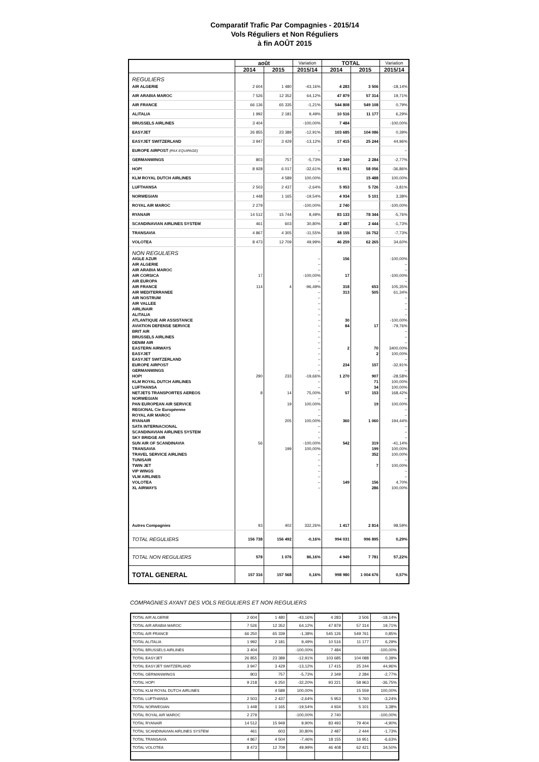Comparatif Trafic Par Compagnies - 2015/14
Vols Réguliers et Non Réguliers
à fin AOÛT 2015
| | août | | Variation | TOTAL | | Variation |
| --- | --- | --- | --- | --- | --- | --- |
| | 2014 | 2015 | 2015/14 | 2014 | 2015 | 2015/14 |
| REGULIERS | | | | | | |
| AIR ALGERIE | 2 604 | 1 480 | -43,16% | 4 283 | 3 506 | -18,14% |
| AIR ARABIA MAROC | 7 526 | 12 352 | 64,12% | 47 879 | 57 314 | 19,71% |
| AIR FRANCE | 66 136 | 65 335 | -1,21% | 544 808 | 549 108 | 0,79% |
| ALITALIA | 1 992 | 2 181 | 9,49% | 10 516 | 11 177 | 6,29% |
| BRUSSELS AIRLINES | 3 404 | | -100,00% | 7 484 | | -100,00% |
| EASYJET | 26 855 | 23 389 | -12,91% | 103 685 | 104 086 | 0,39% |
| EASYJET SWITZERLAND | 3 947 | 3 429 | -13,12% | 17 415 | 25 244 | 44,96% |
| EUROPE AIRPOST (PAX EQUIPAGE) | | | -- | | | -- |
| GERMANWINGS | 803 | 757 | -5,73% | 2 349 | 2 284 | -2,77% |
| HOP! | 8 928 | 6 017 | -32,61% | 91 951 | 58 056 | -36,86% |
| KLM ROYAL DUTCH AIRLINES | | 4 589 | 100,00% | | 15 488 | 100,00% |
| LUFTHANSA | 2 503 | 2 437 | -2,64% | 5 953 | 5 726 | -3,81% |
| NORWEGIAN | 1 448 | 1 165 | -19,54% | 4 934 | 5 101 | 3,38% |
| ROYAL AIR MAROC | 2 279 | | -100,00% | 2 740 | | -100,00% |
| RYANAIR | 14 512 | 15 744 | 8,49% | 83 133 | 78 344 | -5,76% |
| SCANDINAVIAN AIRLINES SYSTEM | 461 | 603 | 30,80% | 2 487 | 2 444 | -1,73% |
| TRANSAVIA | 4 867 | 4 305 | -11,55% | 18 155 | 16 752 | -7,73% |
| VOLOTEA | 8 473 | 12 709 | 49,99% | 46 259 | 62 265 | 34,60% |
| NON REGULIERS | | | | | | |
| AIGLE AZUR | | | -- | 156 | | -100,00% |
| AIR ALGERIE | | | -- | | | -- |
| AIR ARABIA MAROC | | | -- | | | -- |
| AIR CORSICA | 17 | | -100,00% | 17 | | -100,00% |
| AIR EUROPA | | | -- | | | -- |
| AIR FRANCE | 114 | 4 | -96,49% | 318 | 653 | 105,35% |
| AIR MEDITERRANEE | | | -- | 313 | 505 | 61,34% |
| AIR NOSTRUM | | | -- | | | -- |
| AIR VALLEE | | | -- | | | -- |
| AIRLINAIR | | | -- | | | -- |
| ALITALIA | | | -- | | | -- |
| ATLANTIQUE AIR ASSISTANCE | | | -- | 30 | | -100,00% |
| AVIATION DEFENSE SERVICE | | | -- | 84 | 17 | -79,76% |
| BRIT AIR | | | -- | | | -- |
| BRUSSELS AIRLINES | | | -- | | | -- |
| DENIM AIR | | | -- | | | -- |
| EASTERN AIRWAYS | | | -- | 2 | 70 | 3400,00% |
| EASYJET | | | -- | | 2 | 100,00% |
| EASYJET SWITZERLAND | | | -- | | | -- |
| EUROPE AIRPOST | | | -- | 234 | 157 | -32,91% |
| GERMANWINGS | | | -- | | | -- |
| HOP! | 290 | 233 | -19,66% | 1 270 | 907 | -28,58% |
| KLM ROYAL DUTCH AIRLINES | | | -- | | 71 | 100,00% |
| LUFTHANSA | | | -- | | 34 | 100,00% |
| NETJETS TRANSPORTES AEREOS | 8 | 14 | 75,00% | 57 | 153 | 168,42% |
| NORWEGIAN | | | -- | | | -- |
| PAN EUROPEAN AIR SERVICE | | 19 | 100,00% | | 19 | 100,00% |
| REGIONAL Cie Européenne | | | -- | | | -- |
| ROYAL AIR MAROC | | | -- | | | -- |
| RYANAIR | | 205 | 100,00% | 360 | 1 060 | 194,44% |
| SATA INTERNACIONAL | | | -- | | | -- |
| SCANDINAVIAN AIRLINES SYSTEM | | | -- | | | -- |
| SKY BRIDGE AIR | | | -- | | | -- |
| SUN AIR OF SCANDINAVIA | 56 | | -100,00% | 542 | 319 | -41,14% |
| TRANSAVIA | | 199 | 100,00% | | 199 | 100,00% |
| TRAVEL SERVICE AIRLINES | | | -- | | 352 | 100,00% |
| TUNISAIR | | | -- | | | -- |
| TWIN JET | | | -- | | 7 | 100,00% |
| VIP WINGS | | | -- | | | -- |
| VLM AIRLINES | | | -- | | | -- |
| VOLOTEA | | | -- | 149 | 156 | 4,70% |
| XL AIRWAYS | | | -- | | 286 | 100,00% |
| Autres Compagnies | 93 | 402 | 332,26% | 1 417 | 2 814 | 98,59% |
| TOTAL REGULIERS | 156 738 | 156 492 | -0,16% | 994 031 | 996 895 | 0,29% |
| TOTAL NON REGULIERS | 578 | 1 076 | 86,16% | 4 949 | 7 781 | 57,22% |
| TOTAL GENERAL | 157 316 | 157 568 | 0,16% | 998 980 | 1 004 676 | 0,57% |
COMPAGNIES AYANT DES VOLS REGULIERS ET NON REGULIERS
| TOTAL AIR ALGERIE | 2 604 | 1 480 | -43,16% | 4 283 | 3 506 | -18,14% |
| TOTAL AIR ARABIA MAROC | 7 526 | 12 352 | 64,12% | 47 879 | 57 314 | 19,71% |
| TOTAL AIR FRANCE | 66 250 | 65 339 | -1,38% | 545 126 | 549 761 | 0,85% |
| TOTAL ALITALIA | 1 992 | 2 181 | 9,49% | 10 516 | 11 177 | 6,29% |
| TOTAL BRUSSELS AIRLINES | 3 404 | | -100,00% | 7 484 | | -100,00% |
| TOTAL EASYJET | 26 855 | 23 389 | -12,91% | 103 685 | 104 088 | 0,39% |
| TOTAL EASYJET SWITZERLAND | 3 947 | 3 429 | -13,12% | 17 415 | 25 244 | 44,96% |
| TOTAL GERMANWINGS | 803 | 757 | -5,73% | 2 349 | 2 284 | -2,77% |
| TOTAL HOP! | 9 218 | 6 250 | -32,20% | 93 221 | 58 963 | -36,75% |
| TOTAL KLM ROYAL DUTCH AIRLINES | | 4 589 | 100,00% | | 15 559 | 100,00% |
| TOTAL LUFTHANSA | 2 503 | 2 437 | -2,64% | 5 953 | 5 760 | -3,24% |
| TOTAL NORWEGIAN | 1 448 | 1 165 | -19,54% | 4 934 | 5 101 | 3,38% |
| TOTAL ROYAL AIR MAROC | 2 279 | | -100,00% | 2 740 | | -100,00% |
| TOTAL RYANAIR | 14 512 | 15 949 | 9,90% | 83 493 | 79 404 | -4,90% |
| TOTAL SCANDINAVIAN AIRLINES SYSTEM | 461 | 603 | 30,80% | 2 487 | 2 444 | -1,73% |
| TOTAL TRANSAVIA | 4 867 | 4 504 | -7,46% | 18 155 | 16 951 | -6,63% |
| TOTAL VOLOTEA | 8 473 | 12 709 | 49,99% | 46 408 | 62 421 | 34,50% |